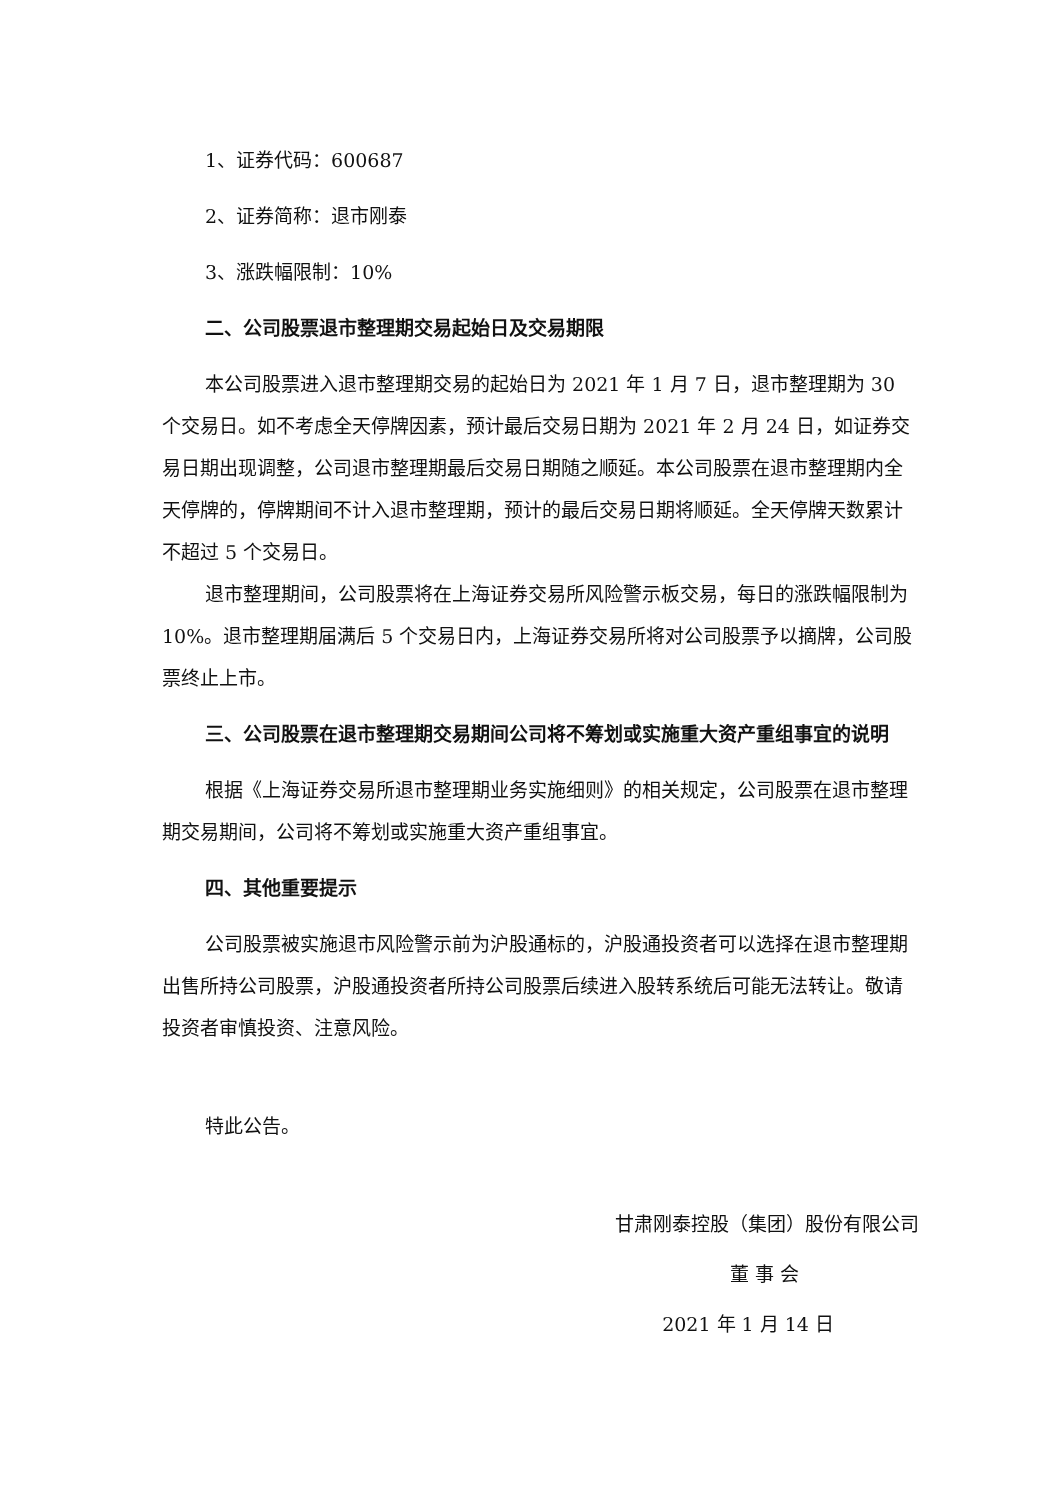1、证券代码：600687
2、证券简称：退市刚泰
3、涨跌幅限制：10%
二、公司股票退市整理期交易起始日及交易期限
本公司股票进入退市整理期交易的起始日为 2021 年 1 月 7 日，退市整理期为 30 个交易日。如不考虑全天停牌因素，预计最后交易日期为 2021 年 2 月 24 日，如证券交易日期出现调整，公司退市整理期最后交易日期随之顺延。本公司股票在退市整理期内全天停牌的，停牌期间不计入退市整理期，预计的最后交易日期将顺延。全天停牌天数累计不超过 5 个交易日。
退市整理期间，公司股票将在上海证券交易所风险警示板交易，每日的涨跌幅限制为 10%。退市整理期届满后 5 个交易日内，上海证券交易所将对公司股票予以摘牌，公司股票终止上市。
三、公司股票在退市整理期交易期间公司将不筹划或实施重大资产重组事宜的说明
根据《上海证券交易所退市整理期业务实施细则》的相关规定，公司股票在退市整理期交易期间，公司将不筹划或实施重大资产重组事宜。
四、其他重要提示
公司股票被实施退市风险警示前为沪股通标的，沪股通投资者可以选择在退市整理期出售所持公司股票，沪股通投资者所持公司股票后续进入股转系统后可能无法转让。敬请投资者审慎投资、注意风险。
特此公告。
甘肃刚泰控股（集团）股份有限公司
董 事 会
2021 年 1 月 14 日